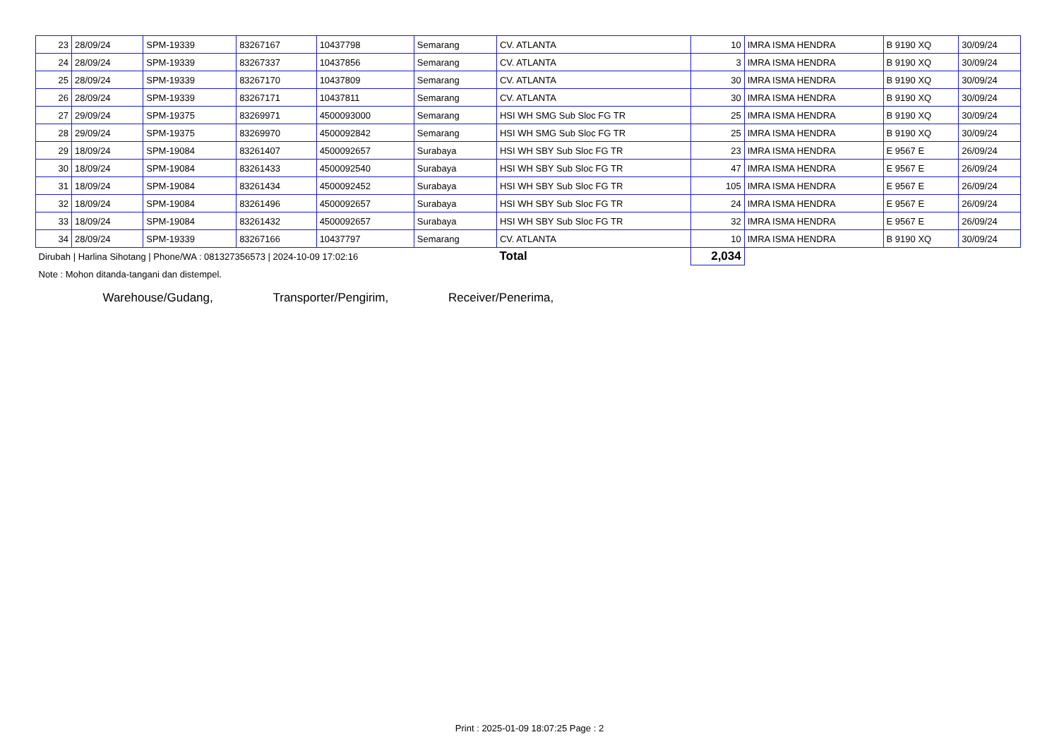| 23 | 28/09/24 | SPM-19339 | 83267167 | 10437798 | Semarang | CV. ATLANTA | 10 | IMRA ISMA HENDRA | B 9190 XQ | 30/09/24 |
| 24 | 28/09/24 | SPM-19339 | 83267337 | 10437856 | Semarang | CV. ATLANTA | 3 | IMRA ISMA HENDRA | B 9190 XQ | 30/09/24 |
| 25 | 28/09/24 | SPM-19339 | 83267170 | 10437809 | Semarang | CV. ATLANTA | 30 | IMRA ISMA HENDRA | B 9190 XQ | 30/09/24 |
| 26 | 28/09/24 | SPM-19339 | 83267171 | 10437811 | Semarang | CV. ATLANTA | 30 | IMRA ISMA HENDRA | B 9190 XQ | 30/09/24 |
| 27 | 29/09/24 | SPM-19375 | 83269971 | 4500093000 | Semarang | HSI WH SMG Sub Sloc FG TR | 25 | IMRA ISMA HENDRA | B 9190 XQ | 30/09/24 |
| 28 | 29/09/24 | SPM-19375 | 83269970 | 4500092842 | Semarang | HSI WH SMG Sub Sloc FG TR | 25 | IMRA ISMA HENDRA | B 9190 XQ | 30/09/24 |
| 29 | 18/09/24 | SPM-19084 | 83261407 | 4500092657 | Surabaya | HSI WH SBY Sub Sloc FG TR | 23 | IMRA ISMA HENDRA | E 9567 E | 26/09/24 |
| 30 | 18/09/24 | SPM-19084 | 83261433 | 4500092540 | Surabaya | HSI WH SBY Sub Sloc FG TR | 47 | IMRA ISMA HENDRA | E 9567 E | 26/09/24 |
| 31 | 18/09/24 | SPM-19084 | 83261434 | 4500092452 | Surabaya | HSI WH SBY Sub Sloc FG TR | 105 | IMRA ISMA HENDRA | E 9567 E | 26/09/24 |
| 32 | 18/09/24 | SPM-19084 | 83261496 | 4500092657 | Surabaya | HSI WH SBY Sub Sloc FG TR | 24 | IMRA ISMA HENDRA | E 9567 E | 26/09/24 |
| 33 | 18/09/24 | SPM-19084 | 83261432 | 4500092657 | Surabaya | HSI WH SBY Sub Sloc FG TR | 32 | IMRA ISMA HENDRA | E 9567 E | 26/09/24 |
| 34 | 28/09/24 | SPM-19339 | 83267166 | 10437797 | Semarang | CV. ATLANTA | 10 | IMRA ISMA HENDRA | B 9190 XQ | 30/09/24 |
| Dirubah / Harlina Sihotang / Phone/WA : 081327356573 / 2024-10-09 17:02:16 | | | | | | Total | 2,034 | | | |
| Note : Mohon ditanda-tangani dan distempel. | | | | | | | | | | |
| Warehouse/Gudang, Transporter/Pengirim, Receiver/Penerima, | | | | | | | | | | |
Print : 2025-01-09 18:07:25 Page : 2